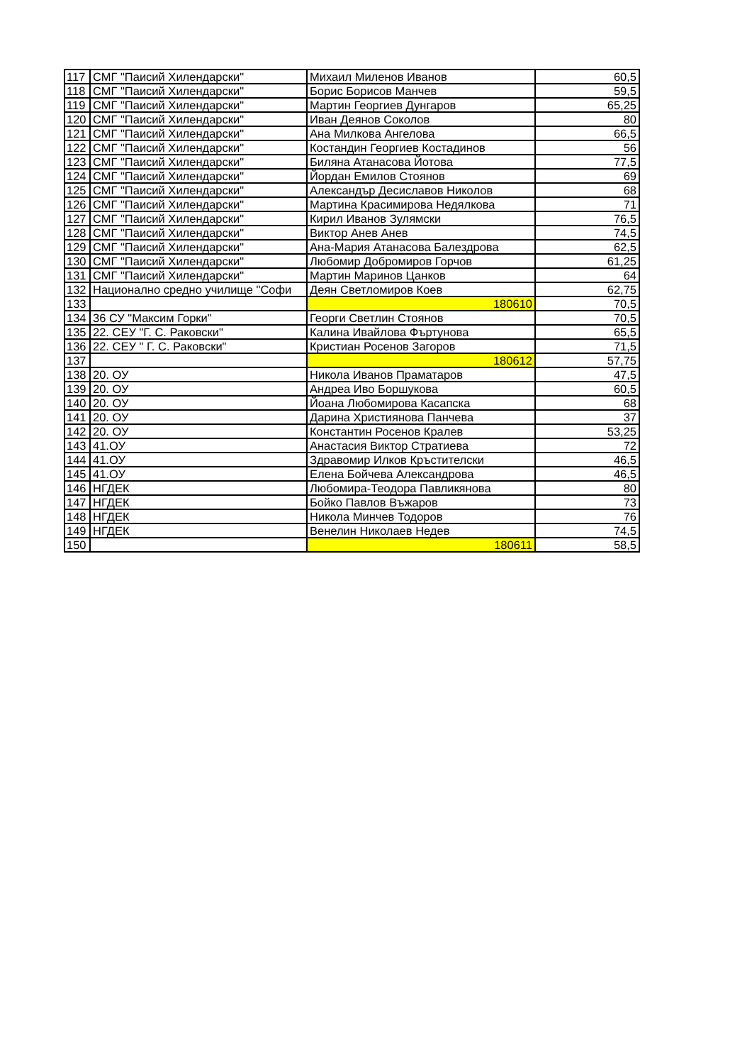| 117 | СМГ "Паисий Хилендарски" | Михаил Миленов Иванов | 60,5 |
| 118 | СМГ "Паисий Хилендарски" | Борис Борисов Манчев | 59,5 |
| 119 | СМГ "Паисий Хилендарски" | Мартин Георгиев Дунгаров | 65,25 |
| 120 | СМГ "Паисий Хилендарски" | Иван Деянов Соколов | 80 |
| 121 | СМГ "Паисий Хилендарски" | Ана Милкова Ангелова | 66,5 |
| 122 | СМГ "Паисий Хилендарски" | Костандин Георгиев Костадинов | 56 |
| 123 | СМГ "Паисий Хилендарски" | Биляна Атанасова Йотова | 77,5 |
| 124 | СМГ "Паисий Хилендарски" | Йордан Емилов Стоянов | 69 |
| 125 | СМГ "Паисий Хилендарски" | Александър Десиславов Николов | 68 |
| 126 | СМГ "Паисий Хилендарски" | Мартина Красимирова Недялкова | 71 |
| 127 | СМГ "Паисий Хилендарски" | Кирил Иванов Зулямски | 76,5 |
| 128 | СМГ "Паисий Хилендарски" | Виктор Анев Анев | 74,5 |
| 129 | СМГ "Паисий Хилендарски" | Ана-Мария Атанасова Балездрова | 62,5 |
| 130 | СМГ "Паисий Хилендарски" | Любомир Добромиров Горчов | 61,25 |
| 131 | СМГ "Паисий Хилендарски" | Мартин Маринов Цанков | 64 |
| 132 | Национално средно училище "Софи | Деян Светломиров Коев | 62,75 |
| 133 | | 180610 | 70,5 |
| 134 | 36 СУ "Максим Горки" | Георги Светлин Стоянов | 70,5 |
| 135 | 22. СЕУ "Г. С. Раковски" | Калина Ивайлова Фъртунова | 65,5 |
| 136 | 22. СЕУ " Г. С. Раковски" | Кристиан Росенов Загоров | 71,5 |
| 137 | | 180612 | 57,75 |
| 138 | 20. ОУ | Никола Иванов Праматаров | 47,5 |
| 139 | 20. ОУ | Андреа Иво Боршукова | 60,5 |
| 140 | 20. ОУ | Йоана Любомирова Касапска | 68 |
| 141 | 20. ОУ | Дарина Християнова Панчева | 37 |
| 142 | 20. ОУ | Константин Росенов Кралев | 53,25 |
| 143 | 41.ОУ | Анастасия Виктор Стратиева | 72 |
| 144 | 41.ОУ | Здравомир Илков Кръстителски | 46,5 |
| 145 | 41.ОУ | Елена Бойчева Александрова | 46,5 |
| 146 | НГДЕК | Любомира-Теодора Павликянова | 80 |
| 147 | НГДЕК | Бойко Павлов Въжаров | 73 |
| 148 | НГДЕК | Никола Минчев Тодоров | 76 |
| 149 | НГДЕК | Венелин Николаев Недев | 74,5 |
| 150 | | 180611 | 58,5 |